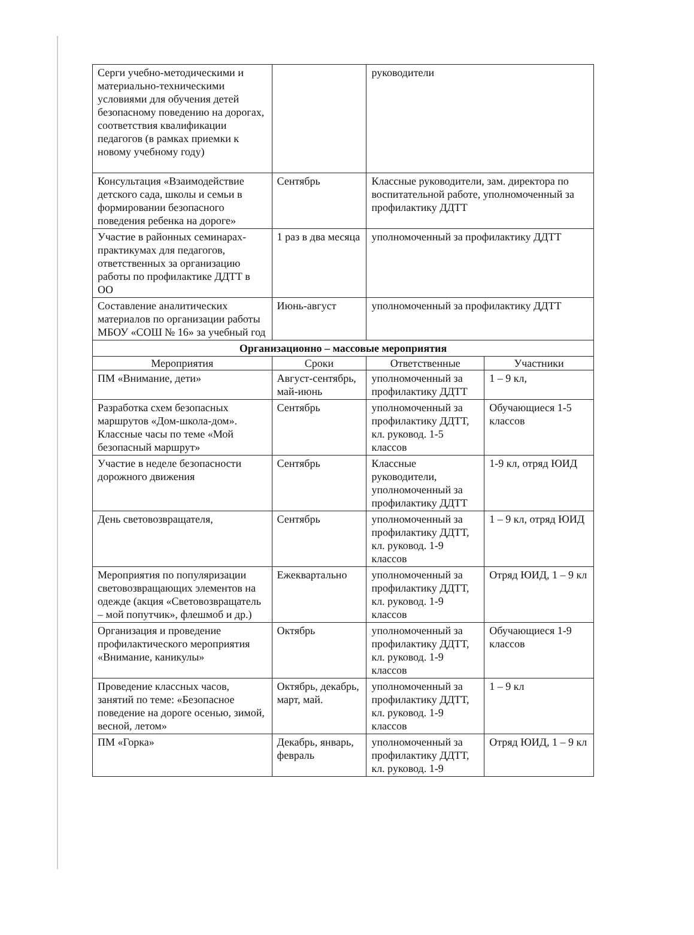| Серги учебно-методическими и материально-техническими условиями для обучения детей безопасному поведению на дорогах, соответствия квалификации педагогов (в рамках приемки к новому учебному году) | | руководители | |
| Консультация «Взаимодействие детского сада, школы и семьи в формировании безопасного поведения ребенка на дороге» | Сентябрь | Классные руководители, зам. директора по воспитательной работе, уполномоченный за профилактику ДДТТ | |
| Участие в районных семинарах-практикумах для педагогов, ответственных за организацию работы по профилактике ДДТТ в ОО | 1 раз в два месяца | уполномоченный за профилактику ДДТТ | |
| Составление аналитических материалов по организации работы МБОУ «СОШ № 16» за учебный год | Июнь-август | уполномоченный за профилактику ДДТТ | |
| Организационно – массовые мероприятия | | | |
| Мероприятия | Сроки | Ответственные | Участники |
| ПМ «Внимание, дети» | Август-сентябрь, май-июнь | уполномоченный за профилактику ДДТТ | 1 – 9 кл, |
| Разработка схем безопасных маршрутов «Дом-школа-дом». Классные часы по теме «Мой безопасный маршрут» | Сентябрь | уполномоченный за профилактику ДДТТ, кл. руковод. 1-5 классов | Обучающиеся 1-5 классов |
| Участие в неделе безопасности дорожного движения | Сентябрь | Классные руководители, уполномоченный за профилактику ДДТТ | 1-9 кл, отряд ЮИД |
| День световозвращателя, | Сентябрь | уполномоченный за профилактику ДДТТ, кл. руковод. 1-9 классов | 1 – 9 кл, отряд ЮИД |
| Мероприятия по популяризации световозвращающих элементов на одежде (акция «Световозвращатель – мой попутчик», флешмоб и др.) | Ежеквартально | уполномоченный за профилактику ДДТТ, кл. руковод. 1-9 классов | Отряд ЮИД, 1 – 9 кл |
| Организация и проведение профилактического мероприятия «Внимание, каникулы» | Октябрь | уполномоченный за профилактику ДДТТ, кл. руковод. 1-9 классов | Обучающиеся 1-9 классов |
| Проведение классных часов, занятий по теме: «Безопасное поведение на дороге осенью, зимой, весной, летом» | Октябрь, декабрь, март, май. | уполномоченный за профилактику ДДТТ, кл. руковод. 1-9 классов | 1 – 9 кл |
| ПМ «Горка» | Декабрь, январь, февраль | уполномоченный за профилактику ДДТТ, кл. руковод. 1-9 | Отряд ЮИД, 1 – 9 кл |